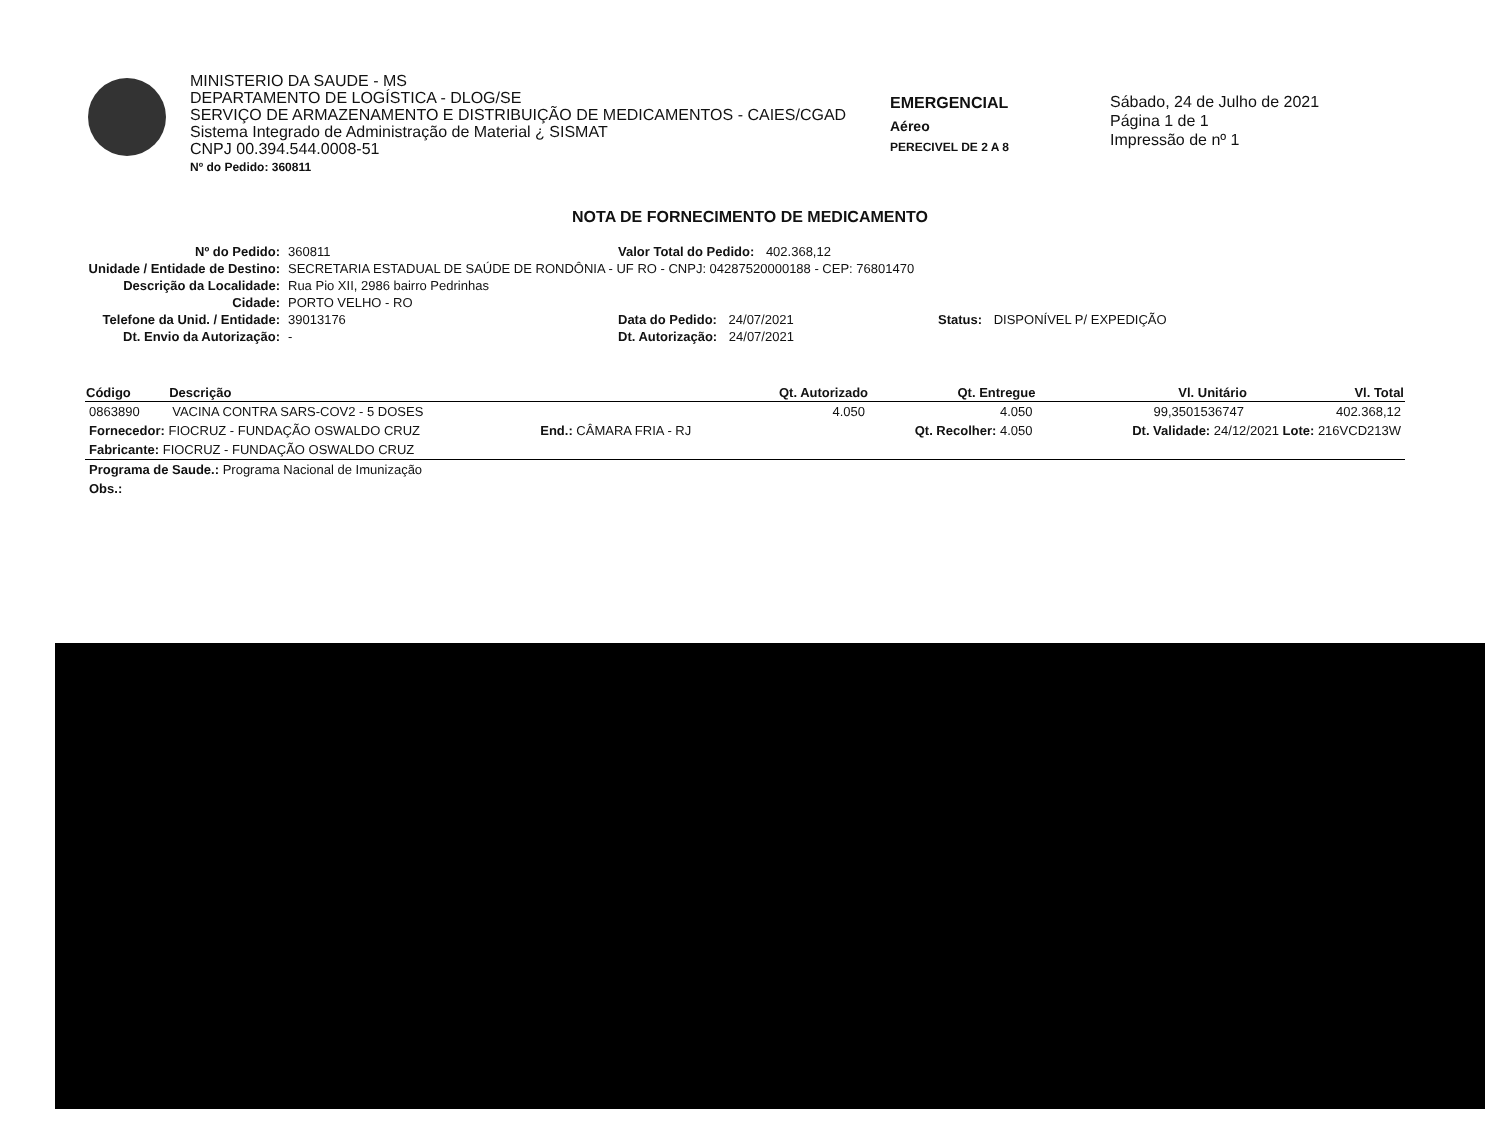MINISTERIO DA SAUDE - MS
DEPARTAMENTO DE LOGÍSTICA - DLOG/SE
SERVIÇO DE ARMAZENAMENTO E DISTRIBUIÇÃO DE MEDICAMENTOS - CAIES/CGAD
Sistema Integrado de Administração de Material ¿ SISMAT
CNPJ 00.394.544.0008-51
Nº do Pedido: 360811
EMERGENCIAL
Aéreo
PERECIVEL DE 2 A 8
Sábado, 24 de Julho de 2021
Página 1 de 1
Impressão de nº 1
NOTA DE FORNECIMENTO DE MEDICAMENTO
Nº do Pedido: 360811 Valor Total do Pedido: 402.368,12 Unidade / Entidade de Destino: SECRETARIA ESTADUAL DE SAÚDE DE RONDÔNIA - UF RO - CNPJ: 04287520000188 - CEP: 76801470 Descrição da Localidade: Rua Pio XII, 2986 bairro Pedrinhas Cidade: PORTO VELHO - RO Telefone da Unid. / Entidade: 39013176 Data do Pedido: 24/07/2021 Status: DISPONÍVEL P/ EXPEDIÇÃO Dt. Envio da Autorização: - Dt. Autorização: 24/07/2021
| Código | Descrição | | Qt. Autorizado | Qt. Entregue | Vl. Unitário | Vl. Total |
| --- | --- | --- | --- | --- | --- | --- |
| 0863890 | VACINA CONTRA SARS-COV2 - 5 DOSES | | 4.050 | 4.050 | 99,3501536747 | 402.368,12 |
| Fornecedor: FIOCRUZ - FUNDAÇÃO OSWALDO CRUZ | | End.: CÂMARA FRIA - RJ | | Qt. Recolher: 4.050 | Dt. Validade: 24/12/2021 Lote: 216VCD213W | |
| Fabricante: FIOCRUZ - FUNDAÇÃO OSWALDO CRUZ | | | | | | |
| Programa de Saude.: Programa Nacional de Imunização | | | | | | |
| Obs.: | | | | | | |